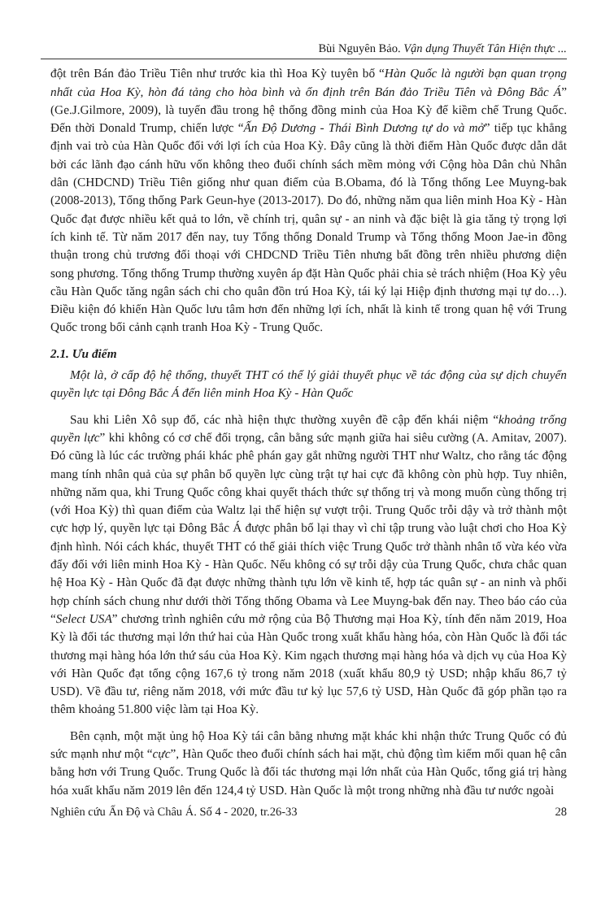Bùi Nguyên Bảo. Vận dụng Thuyết Tân Hiện thực ...
đột trên Bán đảo Triều Tiên như trước kia thì Hoa Kỳ tuyên bố “Hàn Quốc là người bạn quan trọng nhất của Hoa Kỳ, hòn đá tảng cho hòa bình và ổn định trên Bán đảo Triều Tiên và Đông Bắc Á” (Ge.J.Gilmore, 2009), là tuyến đầu trong hệ thống đồng minh của Hoa Kỳ để kiềm chế Trung Quốc. Đến thời Donald Trump, chiến lược “Ấn Độ Dương - Thái Bình Dương tự do và mở” tiếp tục khẳng định vai trò của Hàn Quốc đối với lợi ích của Hoa Kỳ. Đây cũng là thời điểm Hàn Quốc được dẫn dắt bởi các lãnh đạo cánh hữu vốn không theo đuổi chính sách mềm mỏng với Cộng hòa Dân chủ Nhân dân (CHDCND) Triều Tiên giống như quan điểm của B.Obama, đó là Tổng thống Lee Muyng-bak (2008-2013), Tổng thống Park Geun-hye (2013-2017). Do đó, những năm qua liên minh Hoa Kỳ - Hàn Quốc đạt được nhiều kết quả to lớn, về chính trị, quân sự - an ninh và đặc biệt là gia tăng tỷ trọng lợi ích kinh tế. Từ năm 2017 đến nay, tuy Tổng thống Donald Trump và Tổng thống Moon Jae-in đồng thuận trong chủ trương đối thoại với CHDCND Triều Tiên nhưng bất đồng trên nhiều phương diện song phương. Tổng thống Trump thường xuyên áp đặt Hàn Quốc phải chia sẻ trách nhiệm (Hoa Kỳ yêu cầu Hàn Quốc tăng ngân sách chi cho quân đồn trú Hoa Kỳ, tái ký lại Hiệp định thương mại tự do…). Điều kiện đó khiến Hàn Quốc lưu tâm hơn đến những lợi ích, nhất là kinh tế trong quan hệ với Trung Quốc trong bối cảnh cạnh tranh Hoa Kỳ - Trung Quốc.
2.1. Ưu điểm
Một là, ở cấp độ hệ thống, thuyết THT có thể lý giải thuyết phục về tác động của sự dịch chuyển quyền lực tại Đông Bắc Á đến liên minh Hoa Kỳ - Hàn Quốc
Sau khi Liên Xô sụp đổ, các nhà hiện thực thường xuyên đề cập đến khái niệm “khoảng trống quyền lực” khi không có cơ chế đối trọng, cân bằng sức mạnh giữa hai siêu cường (A. Amitav, 2007). Đó cũng là lúc các trường phái khác phê phán gay gắt những người THT như Waltz, cho rằng tác động mang tính nhân quả của sự phân bổ quyền lực cùng trật tự hai cực đã không còn phù hợp. Tuy nhiên, những năm qua, khi Trung Quốc công khai quyết thách thức sự thống trị và mong muốn cùng thống trị (với Hoa Kỳ) thì quan điểm của Waltz lại thể hiện sự vượt trội. Trung Quốc trỗi dậy và trở thành một cực hợp lý, quyền lực tại Đông Bắc Á được phân bổ lại thay vì chỉ tập trung vào luật chơi cho Hoa Kỳ định hình. Nói cách khác, thuyết THT có thể giải thích việc Trung Quốc trở thành nhân tố vừa kéo vừa đẩy đối với liên minh Hoa Kỳ - Hàn Quốc. Nếu không có sự trỗi dậy của Trung Quốc, chưa chắc quan hệ Hoa Kỳ - Hàn Quốc đã đạt được những thành tựu lớn về kinh tế, hợp tác quân sự - an ninh và phối hợp chính sách chung như dưới thời Tổng thống Obama và Lee Muyng-bak đến nay. Theo báo cáo của “Select USA” chương trình nghiên cứu mở rộng của Bộ Thương mại Hoa Kỳ, tính đến năm 2019, Hoa Kỳ là đối tác thương mại lớn thứ hai của Hàn Quốc trong xuất khẩu hàng hóa, còn Hàn Quốc là đối tác thương mại hàng hóa lớn thứ sáu của Hoa Kỳ. Kim ngạch thương mại hàng hóa và dịch vụ của Hoa Kỳ với Hàn Quốc đạt tổng cộng 167,6 tỷ trong năm 2018 (xuất khẩu 80,9 tỷ USD; nhập khẩu 86,7 tỷ USD). Về đầu tư, riêng năm 2018, với mức đầu tư kỷ lục 57,6 tỷ USD, Hàn Quốc đã góp phần tạo ra thêm khoảng 51.800 việc làm tại Hoa Kỳ.
Bên cạnh, một mặt ủng hộ Hoa Kỳ tái cân bằng nhưng mặt khác khi nhận thức Trung Quốc có đủ sức mạnh như một “cực”, Hàn Quốc theo đuổi chính sách hai mặt, chủ động tìm kiếm mối quan hệ cân bằng hơn với Trung Quốc. Trung Quốc là đối tác thương mại lớn nhất của Hàn Quốc, tổng giá trị hàng hóa xuất khẩu năm 2019 lên đến 124,4 tỷ USD. Hàn Quốc là một trong những nhà đầu tư nước ngoài
Nghiên cứu Ấn Độ và Châu Á. Số 4 - 2020, tr.26-33 28